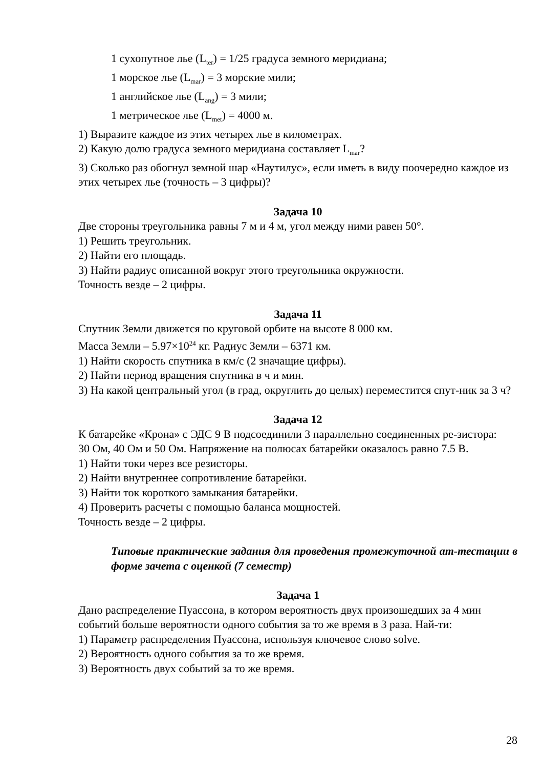1 сухопутное лье (L<sub>ter</sub>) = 1/25 градуса земного меридиана;
1 морское лье (L<sub>mar</sub>) = 3 морские мили;
1 английское лье (L<sub>ang</sub>) = 3 мили;
1 метрическое лье (L<sub>met</sub>) = 4000 м.
1) Выразите каждое из этих четырех лье в километрах.
2) Какую долю градуса земного меридиана составляет L<sub>mar</sub>?
3) Сколько раз обогнул земной шар «Наутилус», если иметь в виду поочередно каждое из этих четырех лье (точность – 3 цифры)?
Задача 10
Две стороны треугольника равны 7 м и 4 м, угол между ними равен 50°.
1) Решить треугольник.
2) Найти его площадь.
3) Найти радиус описанной вокруг этого треугольника окружности.
Точность везде – 2 цифры.
Задача 11
Спутник Земли движется по круговой орбите на высоте 8 000 км.
Масса Земли – 5.97×10<sup>24</sup> кг. Радиус Земли – 6371 км.
1) Найти скорость спутника в км/с (2 значащие цифры).
2) Найти период вращения спутника в ч и мин.
3) На какой центральный угол (в град, округлить до целых) переместится спут-ник за 3 ч?
Задача 12
К батарейке «Крона» с ЭДС 9 В подсоединили 3 параллельно соединенных ре-зистора:
30 Ом, 40 Ом и 50 Ом. Напряжение на полюсах батарейки оказалось равно 7.5 В.
1) Найти токи через все резисторы.
2) Найти внутреннее сопротивление батарейки.
3) Найти ток короткого замыкания батарейки.
4) Проверить расчеты с помощью баланса мощностей.
Точность везде – 2 цифры.
Типовые практические задания для проведения промежуточной ат-тестации в форме зачета с оценкой (7 семестр)
Задача 1
Дано распределение Пуассона, в котором вероятность двух произошедших за 4 мин событий больше вероятности одного события за то же время в 3 раза. Най-ти:
1) Параметр распределения Пуассона, используя ключевое слово solve.
2) Вероятность одного события за то же время.
3) Вероятность двух событий за то же время.
28